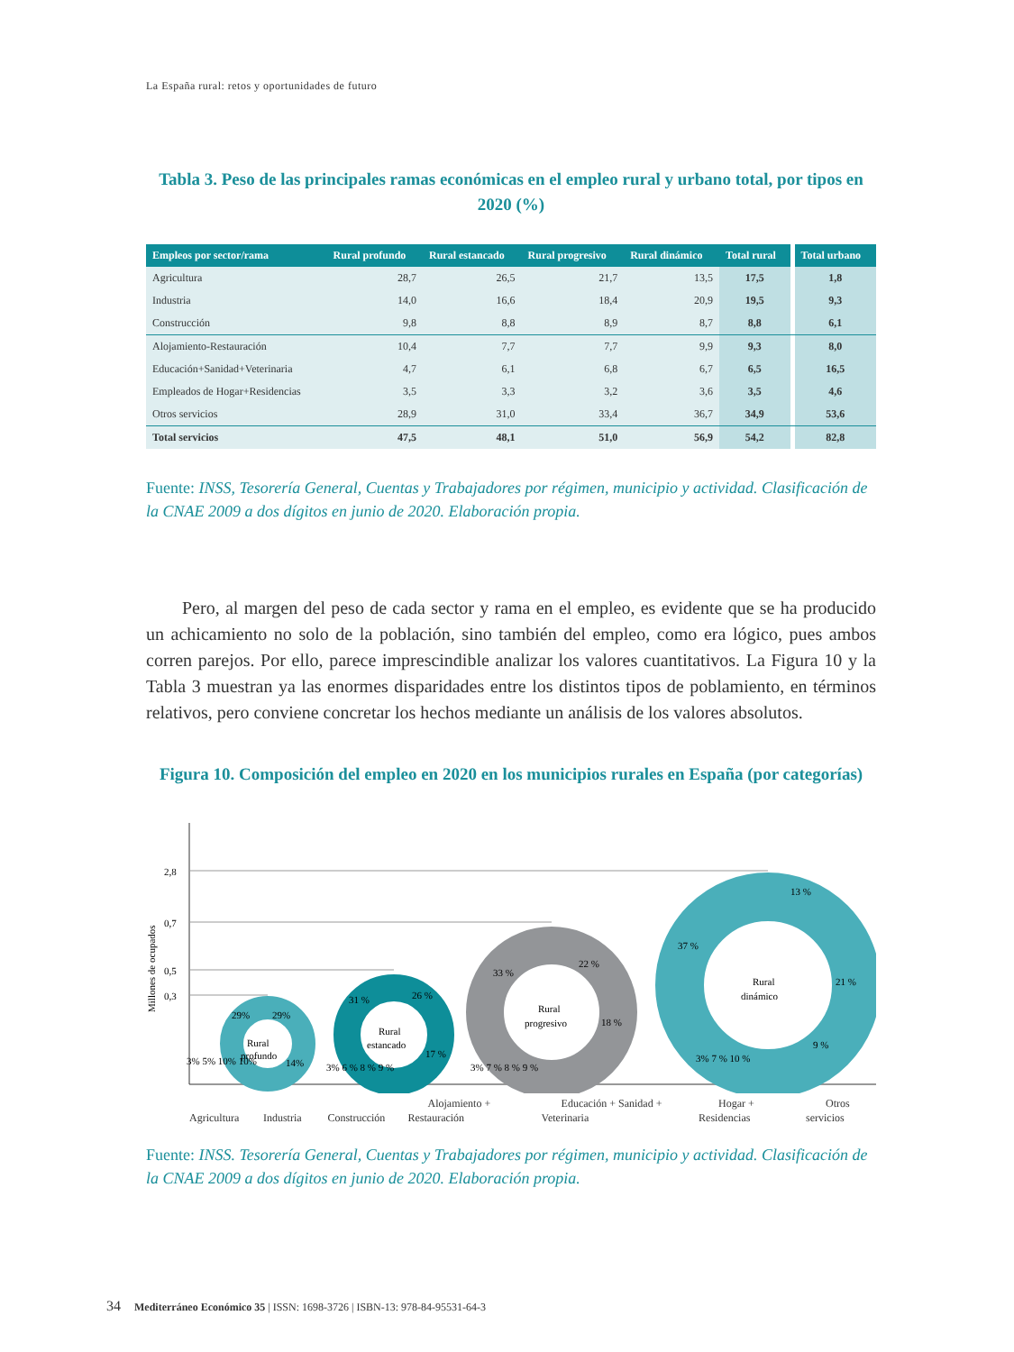La España rural: retos y oportunidades de futuro
Tabla 3. Peso de las principales ramas económicas en el empleo rural y urbano total, por tipos en 2020 (%)
| Empleos por sector/rama | Rural profundo | Rural estancado | Rural progresivo | Rural dinámico | Total rural | | Total urbano |
| --- | --- | --- | --- | --- | --- | --- | --- |
| Agricultura | 28,7 | 26,5 | 21,7 | 13,5 | 17,5 | | 1,8 |
| Industria | 14,0 | 16,6 | 18,4 | 20,9 | 19,5 | | 9,3 |
| Construcción | 9,8 | 8,8 | 8,9 | 8,7 | 8,8 | | 6,1 |
| Alojamiento-Restauración | 10,4 | 7,7 | 7,7 | 9,9 | 9,3 | | 8,0 |
| Educación+Sanidad+Veterinaria | 4,7 | 6,1 | 6,8 | 6,7 | 6,5 | | 16,5 |
| Empleados de Hogar+Residencias | 3,5 | 3,3 | 3,2 | 3,6 | 3,5 | | 4,6 |
| Otros servicios | 28,9 | 31,0 | 33,4 | 36,7 | 34,9 | | 53,6 |
| Total servicios | 47,5 | 48,1 | 51,0 | 56,9 | 54,2 | | 82,8 |
Fuente: INSS, Tesorería General, Cuentas y Trabajadores por régimen, municipio y actividad. Clasificación de la CNAE 2009 a dos dígitos en junio de 2020. Elaboración propia.
Pero, al margen del peso de cada sector y rama en el empleo, es evidente que se ha producido un achicamiento no solo de la población, sino también del empleo, como era lógico, pues ambos corren parejos. Por ello, parece imprescindible analizar los valores cuantitativos. La Figura 10 y la Tabla 3 muestran ya las enormes disparidades entre los distintos tipos de poblamiento, en términos relativos, pero conviene concretar los hechos mediante un análisis de los valores absolutos.
Figura 10. Composición del empleo en 2020 en los municipios rurales en España (por categorías)
Millones de ocupados
2,8
0,7
0,5
0,3
Rural
profundo
29%
29%
14%
3% 5% 10% 10%
Rural
estancado
31 %
26 %
17 %
3% 6 % 8 % 9 %
Rural
progresivo
33 %
22 %
18 %
3% 7 % 8 % 9 %
Rural
dinámico
37 %
13 %
21 %
9 %
3% 7 % 10 %
Agricultura Industria Construcción Alojamiento + Restauración Educación + Sanidad + Veterinaria Hogar + Residencias Otros servicios
Fuente: INSS. Tesorería General, Cuentas y Trabajadores por régimen, municipio y actividad. Clasificación de la CNAE 2009 a dos dígitos en junio de 2020. Elaboración propia.
34 Mediterráneo Económico 35 | ISSN: 1698-3726 | ISBN-13: 978-84-95531-64-3